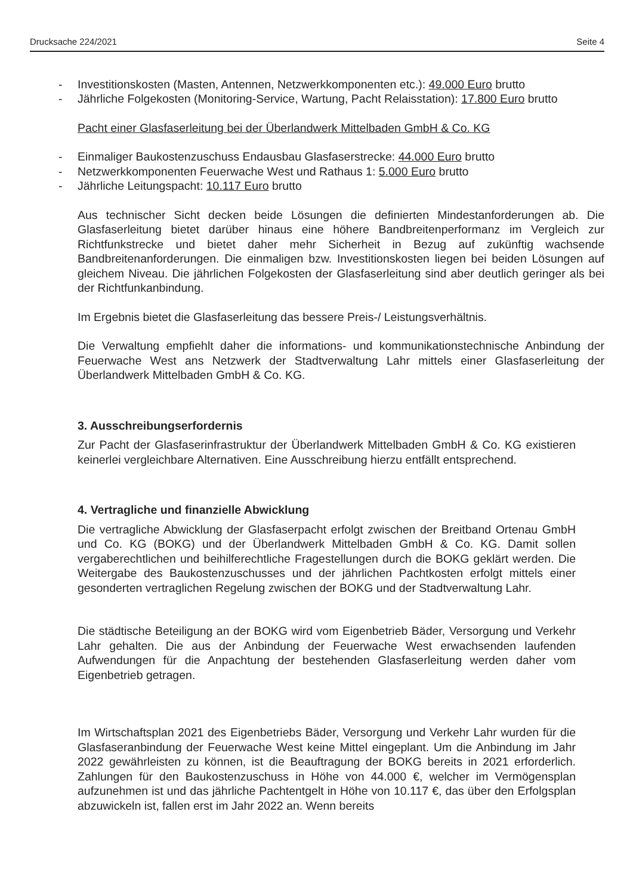Drucksache 224/2021 Seite 4
- Investitionskosten (Masten, Antennen, Netzwerkkomponenten etc.): 49.000 Euro brutto
- Jährliche Folgekosten (Monitoring-Service, Wartung, Pacht Relaisstation): 17.800 Euro brutto
Pacht einer Glasfaserleitung bei der Überlandwerk Mittelbaden GmbH & Co. KG
- Einmaliger Baukostenzuschuss Endausbau Glasfaserstrecke: 44.000 Euro brutto
- Netzwerkkomponenten Feuerwache West und Rathaus 1: 5.000 Euro brutto
- Jährliche Leitungspacht: 10.117 Euro brutto
Aus technischer Sicht decken beide Lösungen die definierten Mindestanforderungen ab. Die Glasfaserleitung bietet darüber hinaus eine höhere Bandbreitenperformanz im Vergleich zur Richtfunkstrecke und bietet daher mehr Sicherheit in Bezug auf zukünftig wachsende Bandbreitenanforderungen. Die einmaligen bzw. Investitionskosten liegen bei beiden Lösungen auf gleichem Niveau. Die jährlichen Folgekosten der Glasfaserleitung sind aber deutlich geringer als bei der Richtfunkanbindung.
Im Ergebnis bietet die Glasfaserleitung das bessere Preis-/ Leistungsverhältnis.
Die Verwaltung empfiehlt daher die informations- und kommunikationstechnische Anbindung der Feuerwache West ans Netzwerk der Stadtverwaltung Lahr mittels einer Glasfaserleitung der Überlandwerk Mittelbaden GmbH & Co. KG.
3. Ausschreibungserfordernis
Zur Pacht der Glasfaserinfrastruktur der Überlandwerk Mittelbaden GmbH & Co. KG existieren keinerlei vergleichbare Alternativen. Eine Ausschreibung hierzu entfällt entsprechend.
4. Vertragliche und finanzielle Abwicklung
Die vertragliche Abwicklung der Glasfaserpacht erfolgt zwischen der Breitband Ortenau GmbH und Co. KG (BOKG) und der Überlandwerk Mittelbaden GmbH & Co. KG. Damit sollen vergaberechtlichen und beihilferechtliche Fragestellungen durch die BOKG geklärt werden. Die Weitergabe des Baukostenzuschusses und der jährlichen Pachtkosten erfolgt mittels einer gesonderten vertraglichen Regelung zwischen der BOKG und der Stadtverwaltung Lahr.
Die städtische Beteiligung an der BOKG wird vom Eigenbetrieb Bäder, Versorgung und Verkehr Lahr gehalten. Die aus der Anbindung der Feuerwache West erwachsenden laufenden Aufwendungen für die Anpachtung der bestehenden Glasfaserleitung werden daher vom Eigenbetrieb getragen.
Im Wirtschaftsplan 2021 des Eigenbetriebs Bäder, Versorgung und Verkehr Lahr wurden für die Glasfaseranbindung der Feuerwache West keine Mittel eingeplant. Um die Anbindung im Jahr 2022 gewährleisten zu können, ist die Beauftragung der BOKG bereits in 2021 erforderlich. Zahlungen für den Baukostenzuschuss in Höhe von 44.000 €, welcher im Vermögensplan aufzunehmen ist und das jährliche Pachtentgelt in Höhe von 10.117 €, das über den Erfolgsplan abzuwickeln ist, fallen erst im Jahr 2022 an. Wenn bereits